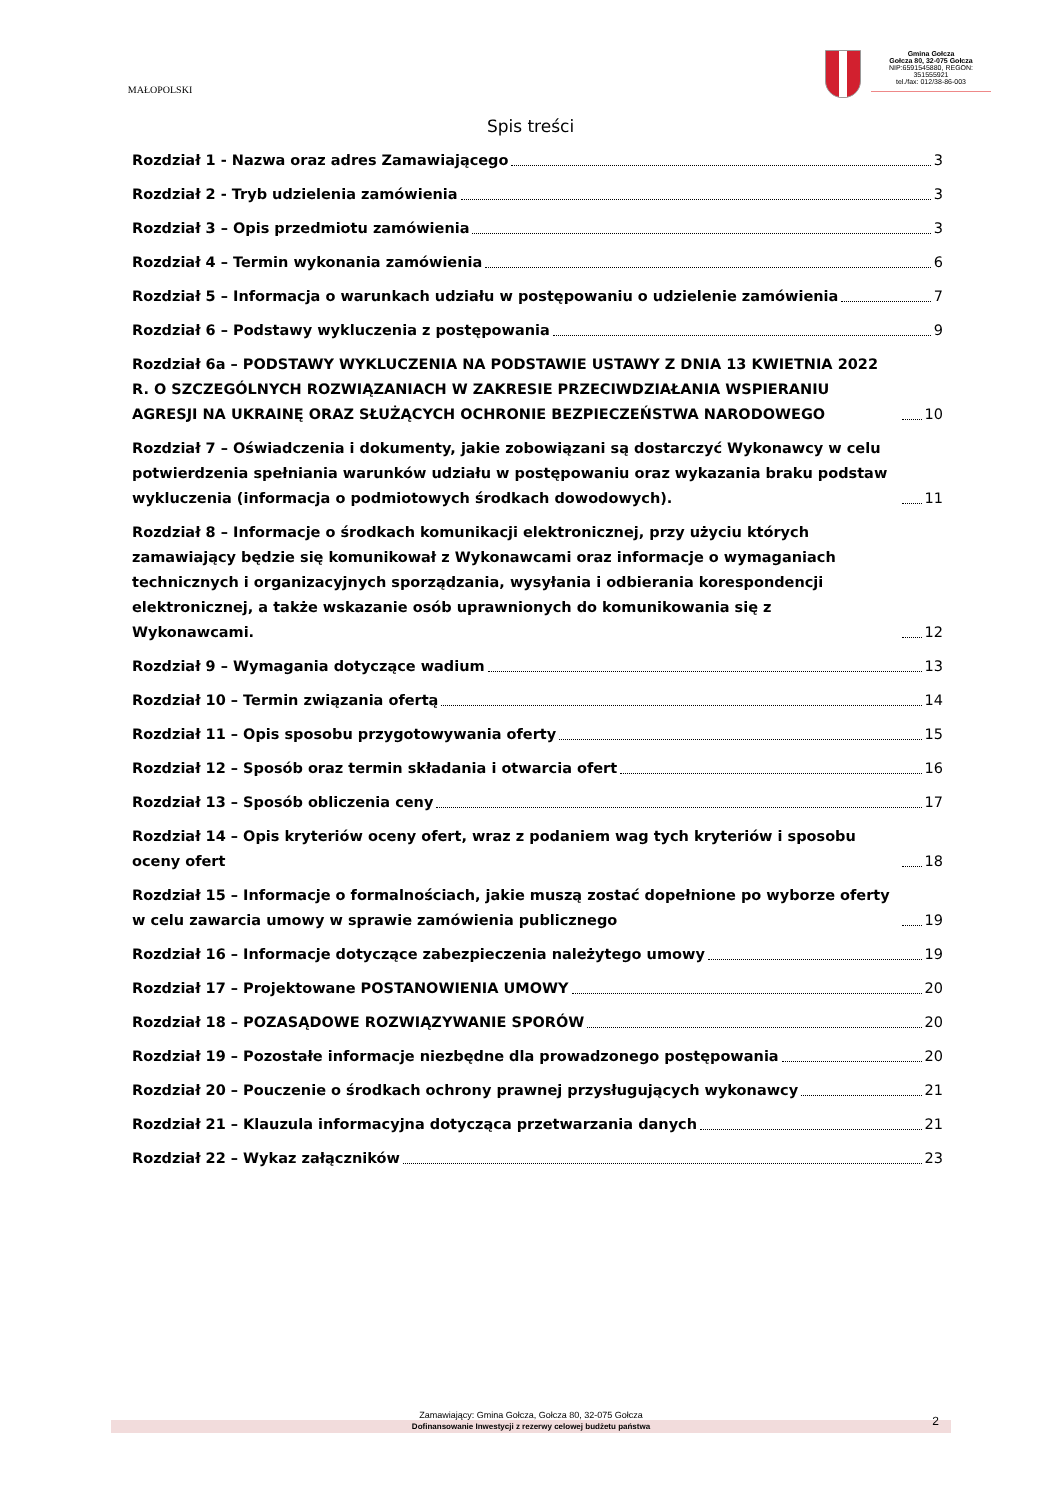MAŁOPOLSKI
Gmina Gołcza
Gołcza 80, 32-075 Gołcza
NIP:6591545880, REGON: 351555921
tel./fax: 012/38-86-003
Spis treści
Rozdział 1 - Nazwa oraz adres Zamawiającego 3
Rozdział 2 - Tryb udzielenia zamówienia 3
Rozdział 3 – Opis przedmiotu zamówienia 3
Rozdział 4 – Termin wykonania zamówienia 6
Rozdział 5 – Informacja o warunkach udziału w postępowaniu o udzielenie zamówienia 7
Rozdział 6 – Podstawy wykluczenia z postępowania 9
Rozdział 6a – PODSTAWY WYKLUCZENIA NA PODSTAWIE USTAWY Z DNIA 13 KWIETNIA 2022 R. O SZCZEGÓLNYCH ROZWIĄZANIACH W ZAKRESIE PRZECIWDZIAŁANIA WSPIERANIU AGRESJI NA UKRAINĘ ORAZ SŁUŻĄCYCH OCHRONIE BEZPIECZEŃSTWA NARODOWEGO 10
Rozdział 7 – Oświadczenia i dokumenty, jakie zobowiązani są dostarczyć Wykonawcy w celu potwierdzenia spełniania warunków udziału w postępowaniu oraz wykazania braku podstaw wykluczenia (informacja o podmiotowych środkach dowodowych). 11
Rozdział 8 – Informacje o środkach komunikacji elektronicznej, przy użyciu których zamawiający będzie się komunikował z Wykonawcami oraz informacje o wymaganiach technicznych i organizacyjnych sporządzania, wysyłania i odbierania korespondencji elektronicznej, a także wskazanie osób uprawnionych do komunikowania się z Wykonawcami. 12
Rozdział 9 – Wymagania dotyczące wadium 13
Rozdział 10 – Termin związania ofertą 14
Rozdział 11 – Opis sposobu przygotowywania oferty 15
Rozdział 12 – Sposób oraz termin składania i otwarcia ofert 16
Rozdział 13 – Sposób obliczenia ceny 17
Rozdział 14 – Opis kryteriów oceny ofert, wraz z podaniem wag tych kryteriów i sposobu oceny ofert 18
Rozdział 15 – Informacje o formalnościach, jakie muszą zostać dopełnione po wyborze oferty w celu zawarcia umowy w sprawie zamówienia publicznego 19
Rozdział 16 – Informacje dotyczące zabezpieczenia należytego umowy 19
Rozdział 17 – Projektowane POSTANOWIENIA UMOWY 20
Rozdział 18 – POZASĄDOWE ROZWIĄZYWANIE SPORÓW 20
Rozdział 19 – Pozostałe informacje niezbędne dla prowadzonego postępowania 20
Rozdział 20 – Pouczenie o środkach ochrony prawnej przysługujących wykonawcy 21
Rozdział 21 – Klauzula informacyjna dotycząca przetwarzania danych 21
Rozdział 22 – Wykaz załączników 23
Zamawiający: Gmina Gołcza, Gołcza 80, 32-075 Gołcza
Dofinansowanie Inwestycji z rezerwy celowej budżetu państwa 2